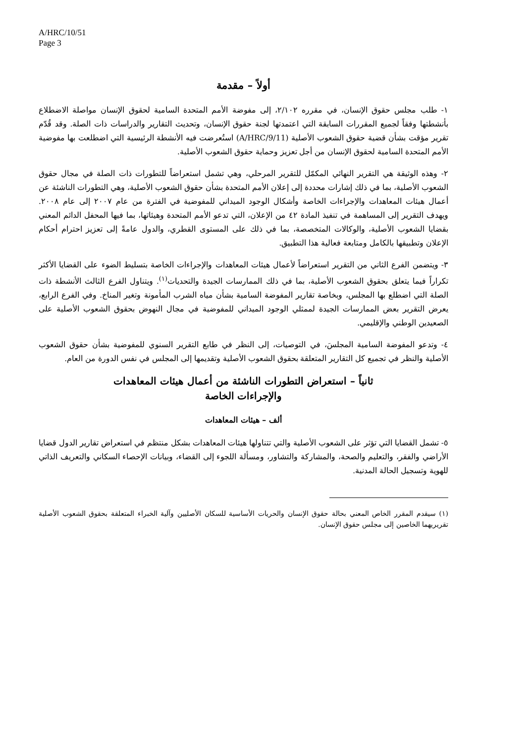A/HRC/10/51
Page 3
أولاً – مقدمة
١- طلب مجلس حقوق الإنسان، في مقرره ٢/١٠٢، إلى مفوضة الأمم المتحدة السامية لحقوق الإنسان مواصلة الاضطلاع بأنشطتها وفقاً لجميع المقررات السابقة التي اعتمدتها لجنة حقوق الإنسان، وتحديث التقارير والدراسات ذات الصلة. وقد قُدّم تقرير مؤقت بشأن قضية حقوق الشعوب الأصلية (A/HRC/9/11) استُعرضت فيه الأنشطة الرئيسية التي اضطلعت بها مفوضية الأمم المتحدة السامية لحقوق الإنسان من أجل تعزيز وحماية حقوق الشعوب الأصلية.
٢- وهذه الوثيقة هي التقرير النهائي المكمّل للتقرير المرحلي، وهي تشمل استعراضاً للتطورات ذات الصلة في مجال حقوق الشعوب الأصلية، بما في ذلك إشارات محددة إلى إعلان الأمم المتحدة بشأن حقوق الشعوب الأصلية، وهي التطورات الناشئة عن أعمال هيئات المعاهدات والإجراءات الخاصة وأشكال الوجود الميداني للمفوضية في الفترة من عام ٢٠٠٧ إلى عام ٢٠٠٨. ويهدف التقرير إلى المساهمة في تنفيذ المادة ٤٢ من الإعلان، التي تدعو الأمم المتحدة وهيئاتها، بما فيها المحفل الدائم المعني بقضايا الشعوب الأصلية، والوكالات المتخصصة، بما في ذلك على المستوى القطري، والدول عامةً إلى تعزيز احترام أحكام الإعلان وتطبيقها بالكامل ومتابعة فعالية هذا التطبيق.
٣- ويتضمن الفرع الثاني من التقرير استعراضاً لأعمال هيئات المعاهدات والإجراءات الخاصة بتسليط الضوء على القضايا الأكثر تكراراً فيما يتعلق بحقوق الشعوب الأصلية، بما في ذلك الممارسات الجيدة والتحديات<sup>(١)</sup>. ويتناول الفرع الثالث الأنشطة ذات الصلة التي اضطلع بها المجلس، وبخاصة تقارير المفوضة السامية بشأن مياه الشرب المأمونة وتغير المناخ. وفي الفرع الرابع، يعرض التقرير بعض الممارسات الجيدة لممثلي الوجود الميداني للمفوضية في مجال النهوض بحقوق الشعوب الأصلية على الصعيدين الوطني والإقليمي.
٤- وتدعو المفوضة السامية المجلسَ، في التوصيات، إلى النظر في طابع التقرير السنوي للمفوضية بشأن حقوق الشعوب الأصلية والنظر في تجميع كل التقارير المتعلقة بحقوق الشعوب الأصلية وتقديمها إلى المجلس في نفس الدورة من العام.
ثانياً – استعراض التطورات الناشئة من أعمال هيئات المعاهدات
والإجراءات الخاصة
ألف – هيئات المعاهدات
٥- تشمل القضايا التي تؤثر على الشعوب الأصلية والتي تتناولها هيئات المعاهدات بشكل منتظم في استعراض تقارير الدول قضايا الأراضي والفقر، والتعليم والصحة، والمشاركة والتشاور، ومسألة اللجوء إلى القضاء، وبيانات الإحصاء السكاني والتعريف الذاتي للهوية وتسجيل الحالة المدنية.
(١) سيقدم المقرر الخاص المعني بحالة حقوق الإنسان والحريات الأساسية للسكان الأصليين وآلية الخبراء المتعلقة بحقوق الشعوب الأصلية تقريريهما الخاصين إلى مجلس حقوق الإنسان.